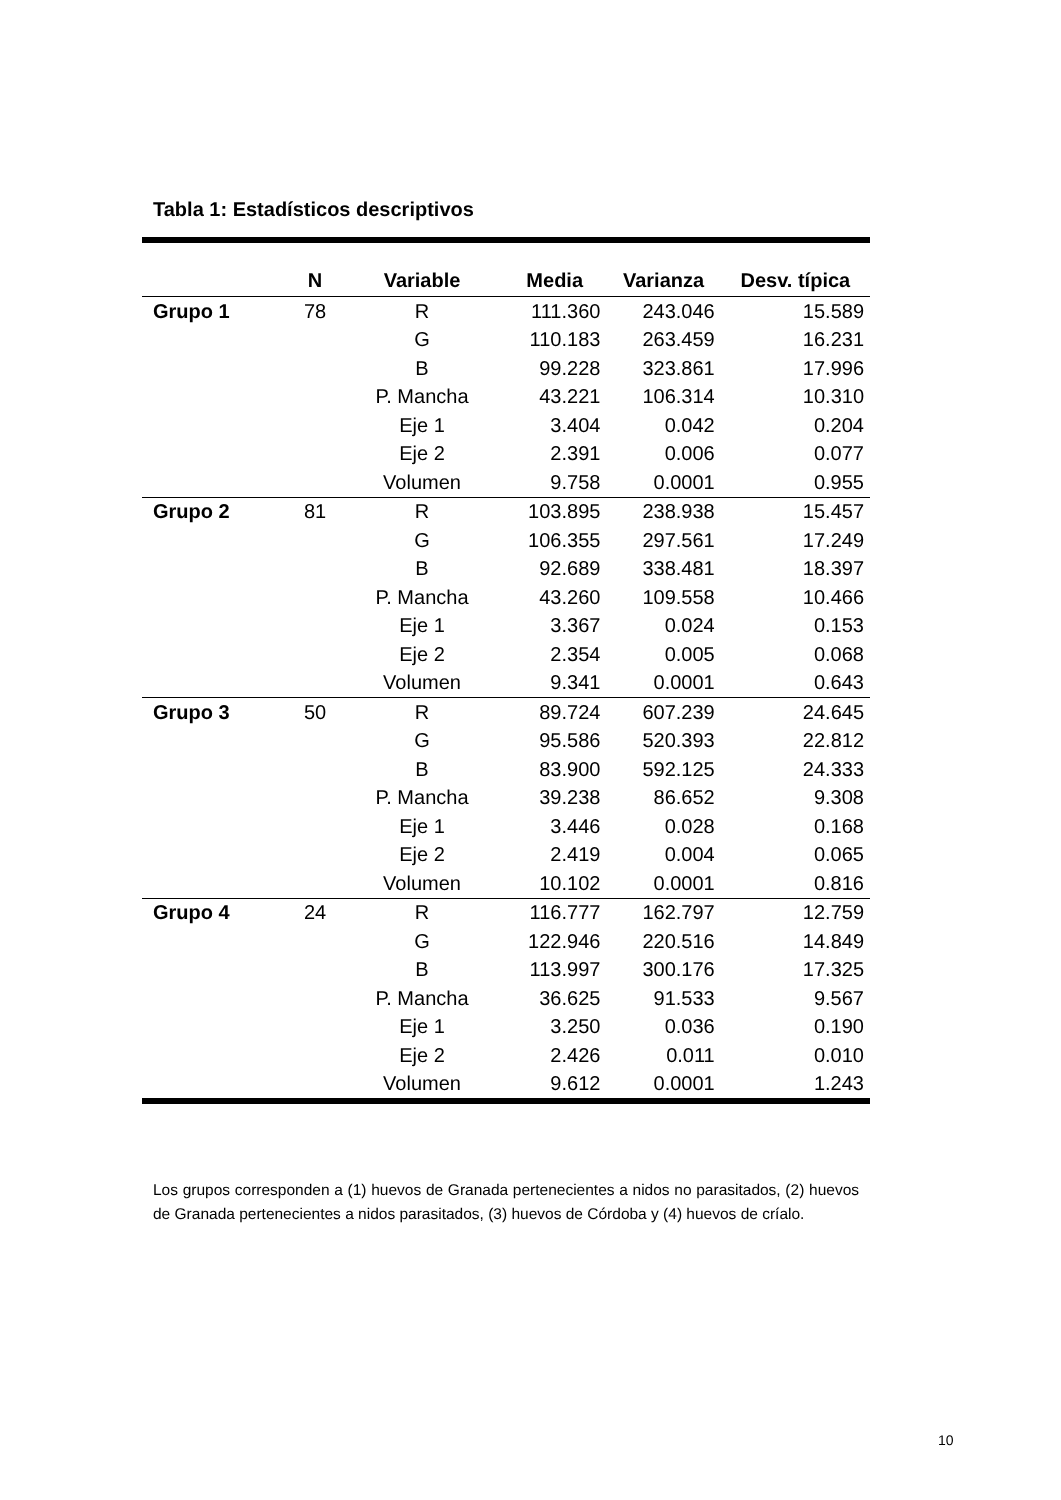Tabla 1: Estadísticos descriptivos
| | N | Variable | Media | Varianza | Desv. típica |
| --- | --- | --- | --- | --- | --- |
| Grupo 1 | 78 | R | 111.360 | 243.046 | 15.589 |
| | | G | 110.183 | 263.459 | 16.231 |
| | | B | 99.228 | 323.861 | 17.996 |
| | | P. Mancha | 43.221 | 106.314 | 10.310 |
| | | Eje 1 | 3.404 | 0.042 | 0.204 |
| | | Eje 2 | 2.391 | 0.006 | 0.077 |
| | | Volumen | 9.758 | 0.0001 | 0.955 |
| Grupo 2 | 81 | R | 103.895 | 238.938 | 15.457 |
| | | G | 106.355 | 297.561 | 17.249 |
| | | B | 92.689 | 338.481 | 18.397 |
| | | P. Mancha | 43.260 | 109.558 | 10.466 |
| | | Eje 1 | 3.367 | 0.024 | 0.153 |
| | | Eje 2 | 2.354 | 0.005 | 0.068 |
| | | Volumen | 9.341 | 0.0001 | 0.643 |
| Grupo 3 | 50 | R | 89.724 | 607.239 | 24.645 |
| | | G | 95.586 | 520.393 | 22.812 |
| | | B | 83.900 | 592.125 | 24.333 |
| | | P. Mancha | 39.238 | 86.652 | 9.308 |
| | | Eje 1 | 3.446 | 0.028 | 0.168 |
| | | Eje 2 | 2.419 | 0.004 | 0.065 |
| | | Volumen | 10.102 | 0.0001 | 0.816 |
| Grupo 4 | 24 | R | 116.777 | 162.797 | 12.759 |
| | | G | 122.946 | 220.516 | 14.849 |
| | | B | 113.997 | 300.176 | 17.325 |
| | | P. Mancha | 36.625 | 91.533 | 9.567 |
| | | Eje 1 | 3.250 | 0.036 | 0.190 |
| | | Eje 2 | 2.426 | 0.011 | 0.010 |
| | | Volumen | 9.612 | 0.0001 | 1.243 |
Los grupos corresponden a (1) huevos de Granada pertenecientes a nidos no parasitados, (2) huevos de Granada pertenecientes a nidos parasitados, (3) huevos de Córdoba y (4) huevos de críalo.
10